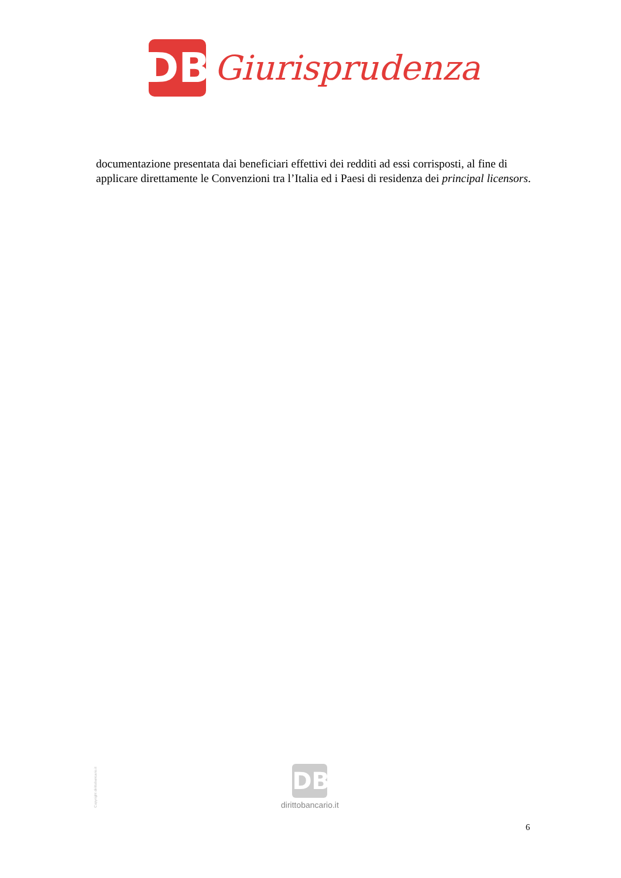DB
Giurisprudenza
documentazione presentata dai beneficiari effettivi dei redditi ad essi corrisposti, al fine di applicare direttamente le Convenzioni tra l’Italia ed i Paesi di residenza dei principal licensors.
Copyright dirittobancario.it
DB
dirittobancario.it
6